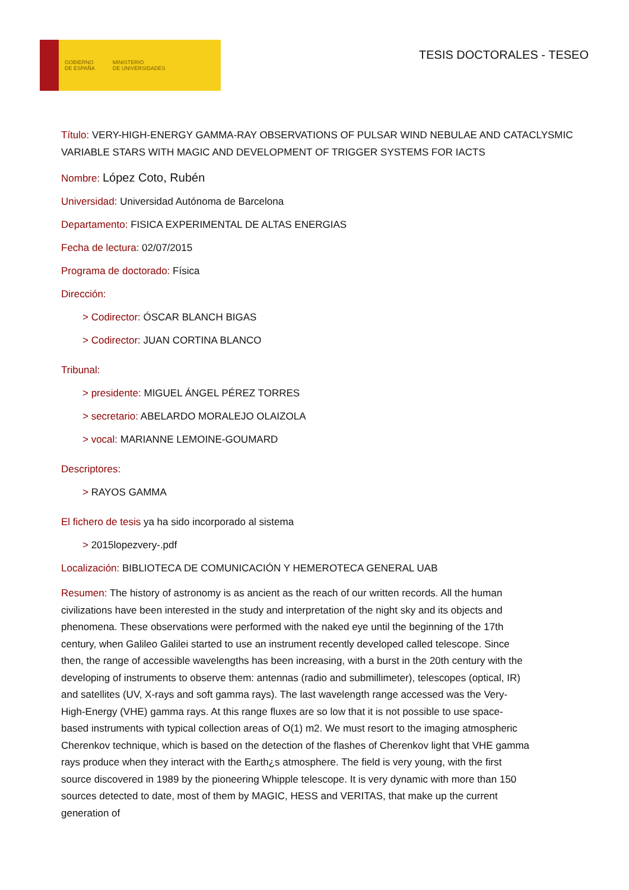GOBIERNO
DE ESPAÑA MINISTERIO
DE UNIVERSIDADES
TESIS DOCTORALES - TESEO
Título: VERY-HIGH-ENERGY GAMMA-RAY OBSERVATIONS OF PULSAR WIND NEBULAE AND CATACLYSMIC VARIABLE STARS WITH MAGIC AND DEVELOPMENT OF TRIGGER SYSTEMS FOR IACTS
Nombre: López Coto, Rubén
Universidad: Universidad Autónoma de Barcelona
Departamento: FISICA EXPERIMENTAL DE ALTAS ENERGIAS
Fecha de lectura: 02/07/2015
Programa de doctorado: Física
Dirección:
> Codirector: ÓSCAR BLANCH BIGAS
> Codirector: JUAN CORTINA BLANCO
Tribunal:
> presidente: MIGUEL ÁNGEL PÉREZ TORRES
> secretario: ABELARDO MORALEJO OLAIZOLA
> vocal: MARIANNE LEMOINE-GOUMARD
Descriptores:
> RAYOS GAMMA
El fichero de tesis ya ha sido incorporado al sistema
> 2015lopezvery-.pdf
Localización: BIBLIOTECA DE COMUNICACIÓN Y HEMEROTECA GENERAL UAB
Resumen: The history of astronomy is as ancient as the reach of our written records. All the human civilizations have been interested in the study and interpretation of the night sky and its objects and phenomena. These observations were performed with the naked eye until the beginning of the 17th century, when Galileo Galilei started to use an instrument recently developed called telescope. Since then, the range of accessible wavelengths has been increasing, with a burst in the 20th century with the developing of instruments to observe them: antennas (radio and submillimeter), telescopes (optical, IR) and satellites (UV, X-rays and soft gamma rays). The last wavelength range accessed was the Very-High-Energy (VHE) gamma rays. At this range fluxes are so low that it is not possible to use space-based instruments with typical collection areas of O(1) m2. We must resort to the imaging atmospheric Cherenkov technique, which is based on the detection of the flashes of Cherenkov light that VHE gamma rays produce when they interact with the Earth¿s atmosphere. The field is very young, with the first source discovered in 1989 by the pioneering Whipple telescope. It is very dynamic with more than 150 sources detected to date, most of them by MAGIC, HESS and VERITAS, that make up the current generation of